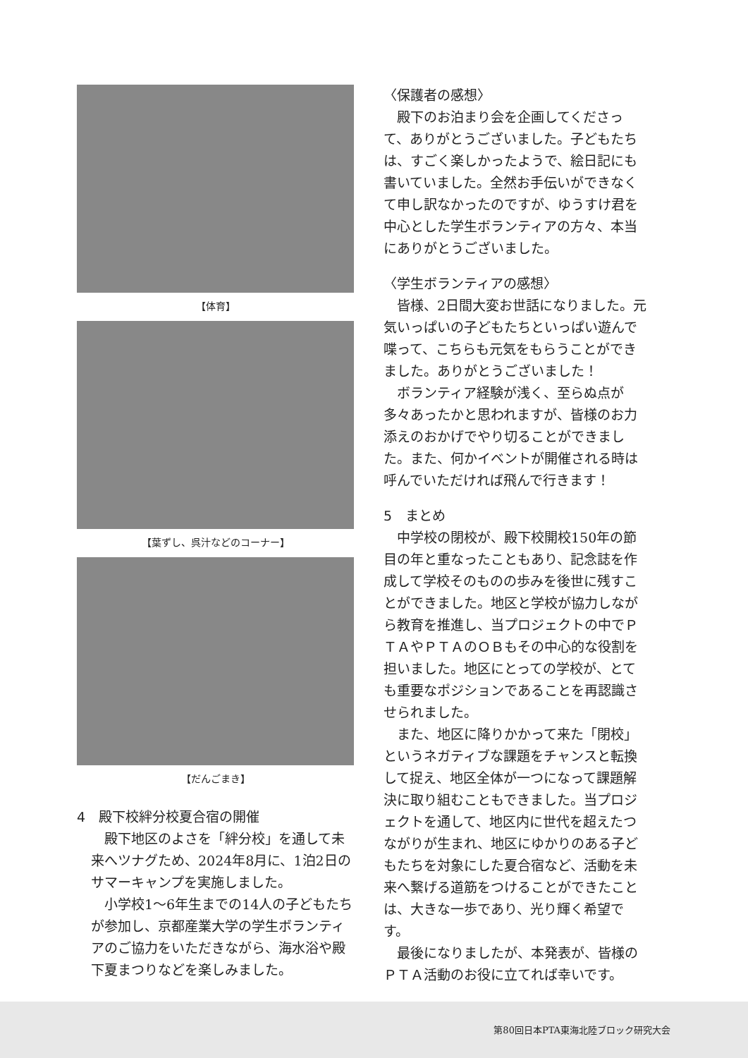【体育】
【葉ずし、呉汁などのコーナー】
【だんごまき】
4　殿下校絆分校夏合宿の開催
殿下地区のよさを「絆分校」を通して未来へツナグため、2024年8月に、1泊2日のサマーキャンプを実施しました。
小学校1～6年生までの14人の子どもたちが参加し、京都産業大学の学生ボランティアのご協力をいただきながら、海水浴や殿下夏まつりなどを楽しみました。
〈保護者の感想〉
殿下のお泊まり会を企画してくださって、ありがとうございました。子どもたちは、すごく楽しかったようで、絵日記にも書いていました。全然お手伝いができなくて申し訳なかったのですが、ゆうすけ君を中心とした学生ボランティアの方々、本当にありがとうございました。
〈学生ボランティアの感想〉
皆様、2日間大変お世話になりました。元気いっぱいの子どもたちといっぱい遊んで喋って、こちらも元気をもらうことができました。ありがとうございました！
ボランティア経験が浅く、至らぬ点が多々あったかと思われますが、皆様のお力添えのおかげでやり切ることができました。また、何かイベントが開催される時は呼んでいただければ飛んで行きます！
5　まとめ
中学校の閉校が、殿下校開校150年の節目の年と重なったこともあり、記念誌を作成して学校そのものの歩みを後世に残すことができました。地区と学校が協力しながら教育を推進し、当プロジェクトの中でＰＴＡやＰＴＡのＯＢもその中心的な役割を担いました。地区にとっての学校が、とても重要なポジションであることを再認識させられました。
また、地区に降りかかって来た「閉校」というネガティブな課題をチャンスと転換して捉え、地区全体が一つになって課題解決に取り組むこともできました。当プロジェクトを通して、地区内に世代を超えたつながりが生まれ、地区にゆかりのある子どもたちを対象にした夏合宿など、活動を未来へ繋げる道筋をつけることができたことは、大きな一歩であり、光り輝く希望です。
最後になりましたが、本発表が、皆様のＰＴＡ活動のお役に立てれば幸いです。
第80回日本PTA東海北陸ブロック研究大会